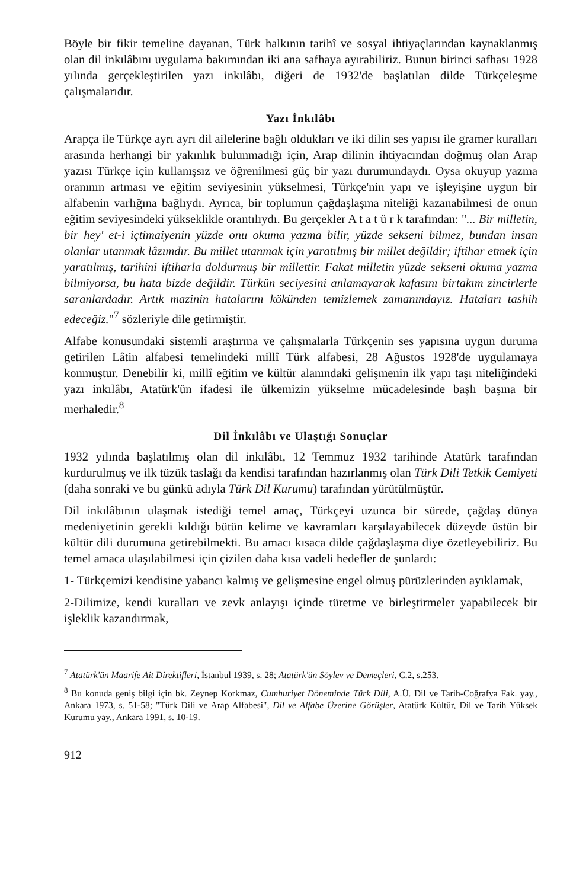Böyle bir fikir temeline dayanan, Türk halkının tarihî ve sosyal ihtiyaçlarından kaynaklanmış olan dil inkılâbını uygulama bakımından iki ana safhaya ayırabiliriz. Bunun birinci safhası 1928 yılında gerçekleştirilen yazı inkılâbı, diğeri de 1932'de başlatılan dilde Türkçeleşme çalışmalarıdır.
Yazı İnkılâbı
Arapça ile Türkçe ayrı ayrı dil ailelerine bağlı oldukları ve iki dilin ses yapısı ile gramer kuralları arasında herhangi bir yakınlık bulunmadığı için, Arap dilinin ihtiyacından doğmuş olan Arap yazısı Türkçe için kullanışsız ve öğrenilmesi güç bir yazı durumundaydı. Oysa okuyup yazma oranının artması ve eğitim seviyesinin yükselmesi, Türkçe'nin yapı ve işleyişine uygun bir alfabenin varlığına bağlıydı. Ayrıca, bir toplumun çağdaşlaşma niteliği kazanabilmesi de onun eğitim seviyesindeki yükseklikle orantılıydı. Bu gerçekler A t a t ü r k tarafından: "... Bir milletin, bir hey' et-i içtimaiyenin yüzde onu okuma yazma bilir, yüzde sekseni bilmez, bundan insan olanlar utanmak lâzımdır. Bu millet utanmak için yaratılmış bir millet değildir; iftihar etmek için yaratılmış, tarihini iftiharla doldurmuş bir millettir. Fakat milletin yüzde sekseni okuma yazma bilmiyorsa, bu hata bizde değildir. Türkün seciyesini anlamayarak kafasını birtakım zincirlerle saranlardadır. Artık mazinin hatalarını kökünden temizlemek zamanındayız. Hataları tashih edeceğiz."<sup>7</sup> sözleriyle dile getirmiştir.
Alfabe konusundaki sistemli araştırma ve çalışmalarla Türkçenin ses yapısına uygun duruma getirilen Lâtin alfabesi temelindeki millî Türk alfabesi, 28 Ağustos 1928'de uygulamaya konmuştur. Denebilir ki, millî eğitim ve kültür alanındaki gelişmenin ilk yapı taşı niteliğindeki yazı inkılâbı, Atatürk'ün ifadesi ile ülkemizin yükselme mücadelesinde başlı başına bir merhaledir.<sup>8</sup>
Dil İnkılâbı ve Ulaştığı Sonuçlar
1932 yılında başlatılmış olan dil inkılâbı, 12 Temmuz 1932 tarihinde Atatürk tarafından kurdurulmuş ve ilk tüzük taslağı da kendisi tarafından hazırlanmış olan Türk Dili Tetkik Cemiyeti (daha sonraki ve bu günkü adıyla Türk Dil Kurumu) tarafından yürütülmüştür.
Dil inkılâbının ulaşmak istediği temel amaç, Türkçeyi uzunca bir sürede, çağdaş dünya medeniyetinin gerekli kıldığı bütün kelime ve kavramları karşılayabilecek düzeyde üstün bir kültür dili durumuna getirebilmekti. Bu amacı kısaca dilde çağdaşlaşma diye özetleyebiliriz. Bu temel amaca ulaşılabilmesi için çizilen daha kısa vadeli hedefler de şunlardı:
1- Türkçemizi kendisine yabancı kalmış ve gelişmesine engel olmuş pürüzlerinden ayıklamak,
2-Dilimize, kendi kuralları ve zevk anlayışı içinde türetme ve birleştirmeler yapabilecek bir işleklik kazandırmak,
<sup>7</sup> Atatürk'ün Maarife Ait Direktifleri, İstanbul 1939, s. 28; Atatürk'ün Söylev ve Demeçleri, C.2, s.253.
<sup>8</sup> Bu konuda geniş bilgi için bk. Zeynep Korkmaz, Cumhuriyet Döneminde Türk Dili, A.Ü. Dil ve Tarih-Coğrafya Fak. yay., Ankara 1973, s. 51-58; "Türk Dili ve Arap Alfabesi", Dil ve Alfabe Üzerine Görüşler, Atatürk Kültür, Dil ve Tarih Yüksek Kurumu yay., Ankara 1991, s. 10-19.
912